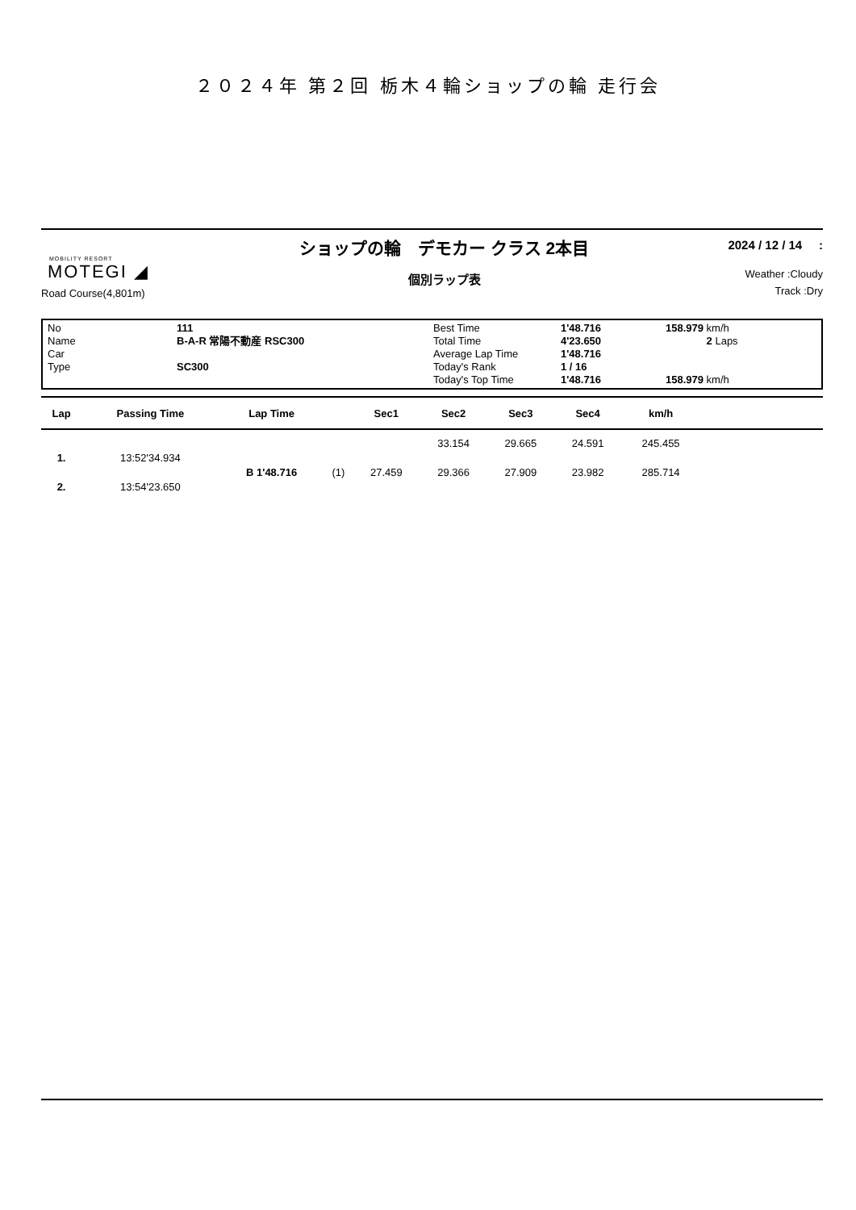２０２４年 第２回 栃木４輪ショップの輪 走行会
MOBILITY RESORT
MOTEGI ◢
Road Course(4,801m)
ショップの輪　デモカー クラス 2本目
個別ラップ表
2024 / 12 / 14 :
Weather :Cloudy
Track :Dry
No
Name
Car
Type
111
B-A-R 常陽不動産 RSC300
SC300
Best Time
Total Time
Average Lap Time
Today's Rank
Today's Top Time
1'48.716
4'23.650
1'48.716
1 / 16
1'48.716
158.979 km/h
2 Laps
158.979 km/h
| Lap | Passing Time | Lap Time | | Sec1 | Sec2 | Sec3 | Sec4 | km/h | |
| --- | --- | --- | --- | --- | --- | --- | --- | --- | --- |
| | | | | | 33.154 | 29.665 | 24.591 | 245.455 | |
| 1. | 13:52'34.934 | | | | | | | | |
| | | B 1'48.716 | (1) | 27.459 | 29.366 | 27.909 | 23.982 | 285.714 | |
| 2. | 13:54'23.650 | | | | | | | | |